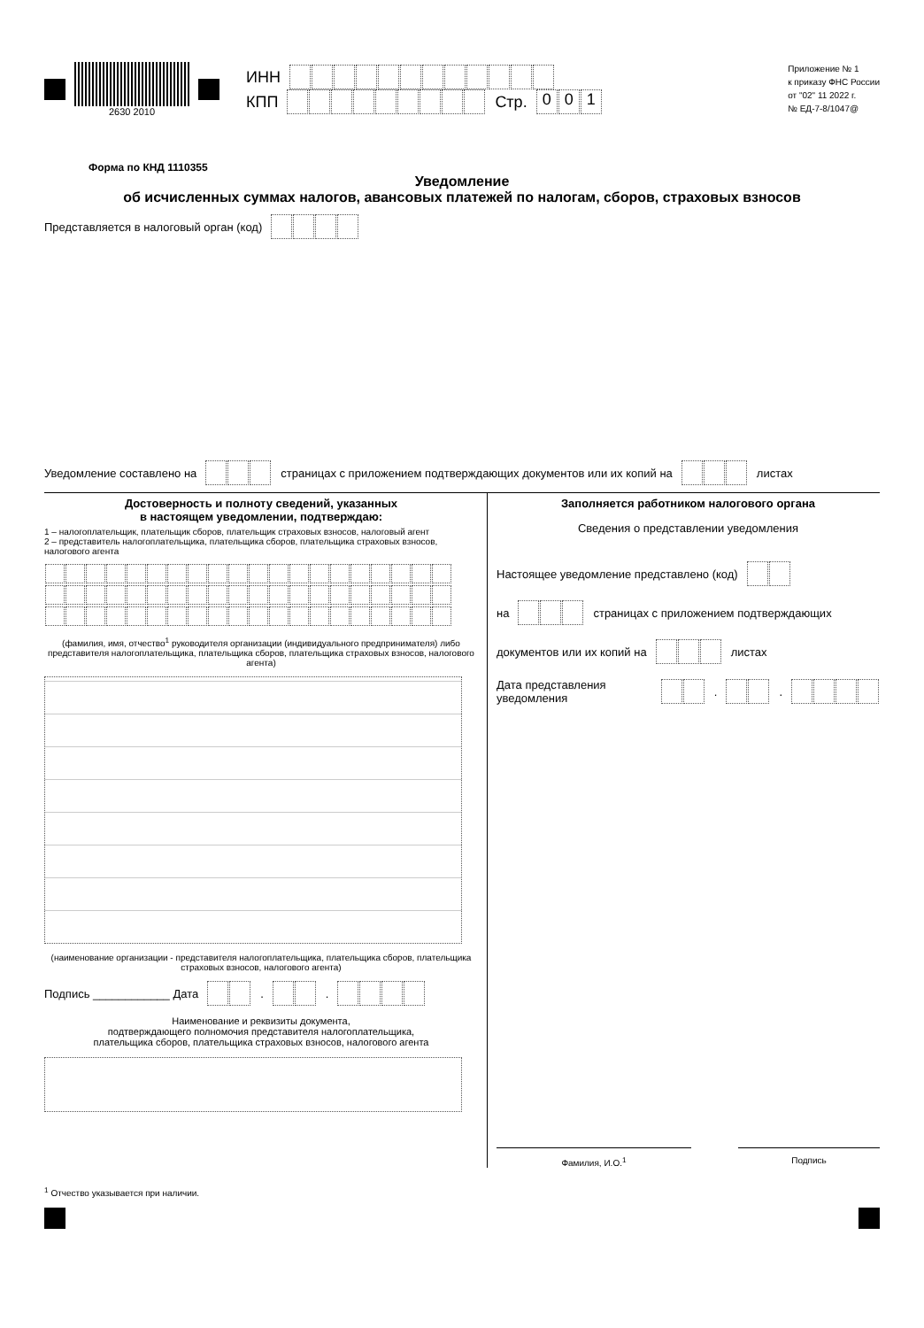2630 2010
ИНН
КПП Стр. 001
Приложение № 1
к приказу ФНС России
от "02" 11 2022 г.
№ ЕД-7-8/1047@
Форма по КНД 1110355
Уведомление
об исчисленных суммах налогов, авансовых платежей по налогам, сборов, страховых взносов
Представляется в налоговый орган (код)
Уведомление составлено на страницах с приложением подтверждающих документов или их копий на листах
Достоверность и полноту сведений, указанных
в настоящем уведомлении, подтверждаю:
1 – налогоплательщик, плательщик сборов, плательщик страховых взносов, налоговый агент
2 – представитель налогоплательщика, плательщика сборов, плательщика страховых взносов, налогового агента
(фамилия, имя, отчество<sup>1</sup> руководителя организации (индивидуального предпринимателя) либо представителя налогоплательщика, плательщика сборов, плательщика страховых взносов, налогового агента)
(наименование организации - представителя налогоплательщика, плательщика сборов, плательщика страховых взносов, налогового агента)
Подпись ____________ Дата . .
Наименование и реквизиты документа,
подтверждающего полномочия представителя налогоплательщика,
плательщика сборов, плательщика страховых взносов, налогового агента
Заполняется работником налогового органа
Сведения о представлении уведомления
Настоящее уведомление представлено (код)
на страницах с приложением подтверждающих
документов или их копий на листах
Дата представления уведомления . .
Фамилия, И.О.<sup>1</sup> Подпись
<sup>1</sup> Отчество указывается при наличии.